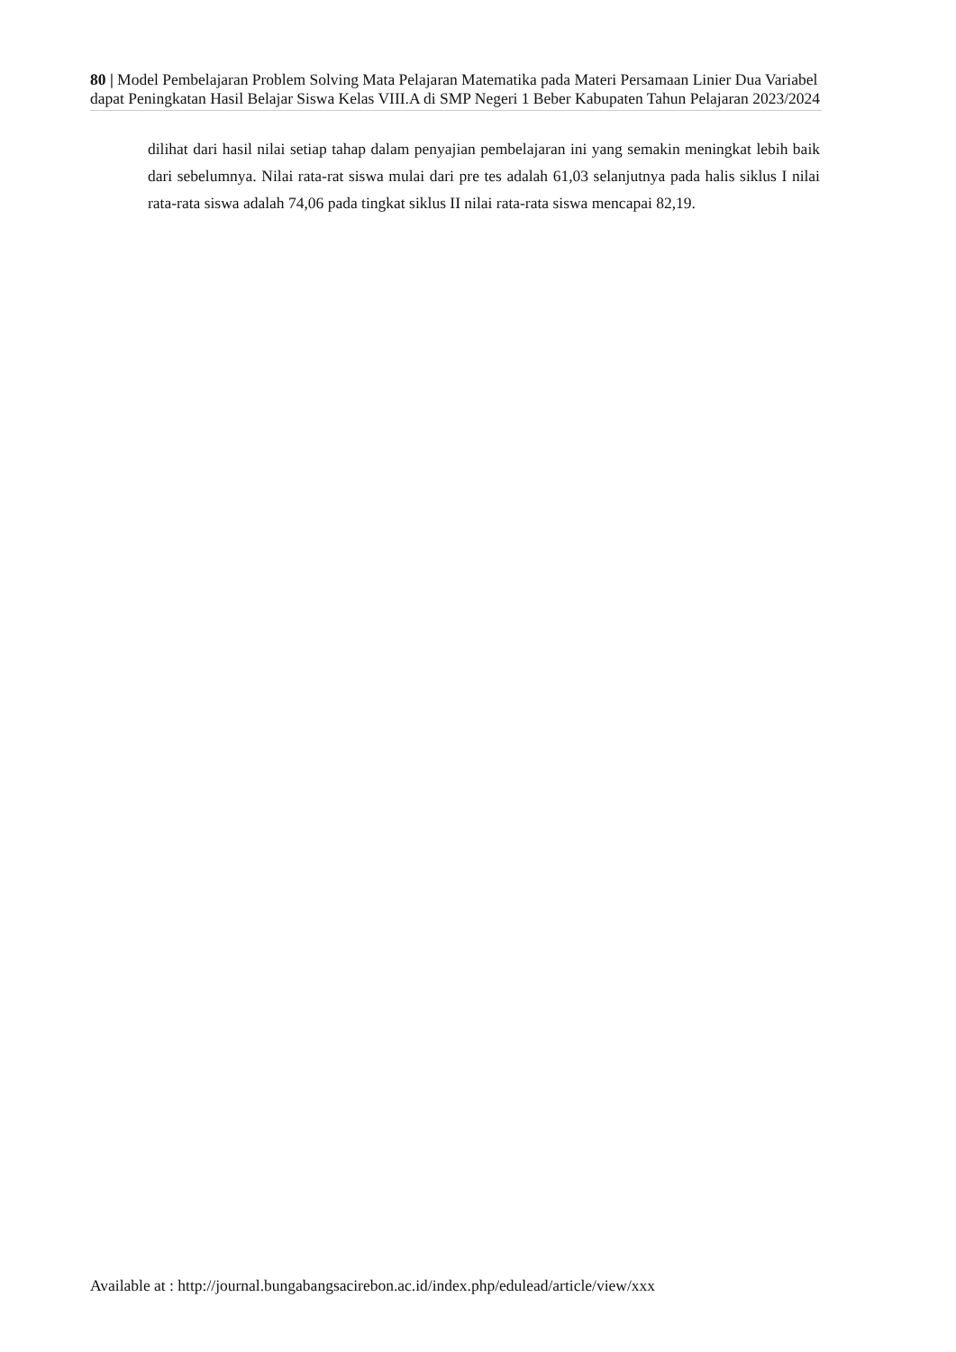80 | Model Pembelajaran Problem Solving Mata Pelajaran Matematika pada Materi Persamaan Linier Dua Variabel dapat Peningkatan Hasil Belajar Siswa Kelas VIII.A di SMP Negeri 1 Beber Kabupaten Tahun Pelajaran 2023/2024
dilihat dari hasil nilai setiap tahap dalam penyajian pembelajaran ini yang semakin meningkat lebih baik dari sebelumnya. Nilai rata-rat siswa mulai dari pre tes adalah 61,03 selanjutnya pada halis siklus I nilai rata-rata siswa adalah 74,06 pada tingkat siklus II nilai rata-rata siswa mencapai 82,19.
Available at : http://journal.bungabangsacirebon.ac.id/index.php/edulead/article/view/xxx